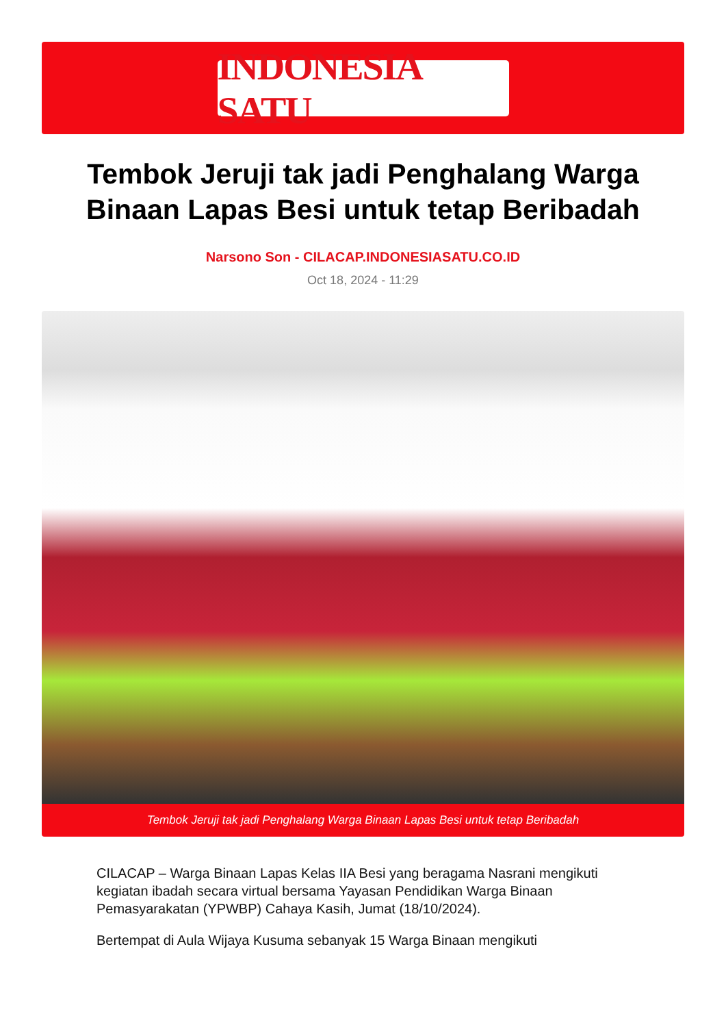INDONESIA SATU
Tembok Jeruji tak jadi Penghalang Warga Binaan Lapas Besi untuk tetap Beribadah
Narsono Son - CILACAP.INDONESIASATU.CO.ID
Oct 18, 2024 - 11:29
Tembok Jeruji tak jadi Penghalang Warga Binaan Lapas Besi untuk tetap Beribadah
CILACAP – Warga Binaan Lapas Kelas IIA Besi yang beragama Nasrani mengikuti kegiatan ibadah secara virtual bersama Yayasan Pendidikan Warga Binaan Pemasyarakatan (YPWBP) Cahaya Kasih, Jumat (18/10/2024).
Bertempat di Aula Wijaya Kusuma sebanyak 15 Warga Binaan mengikuti